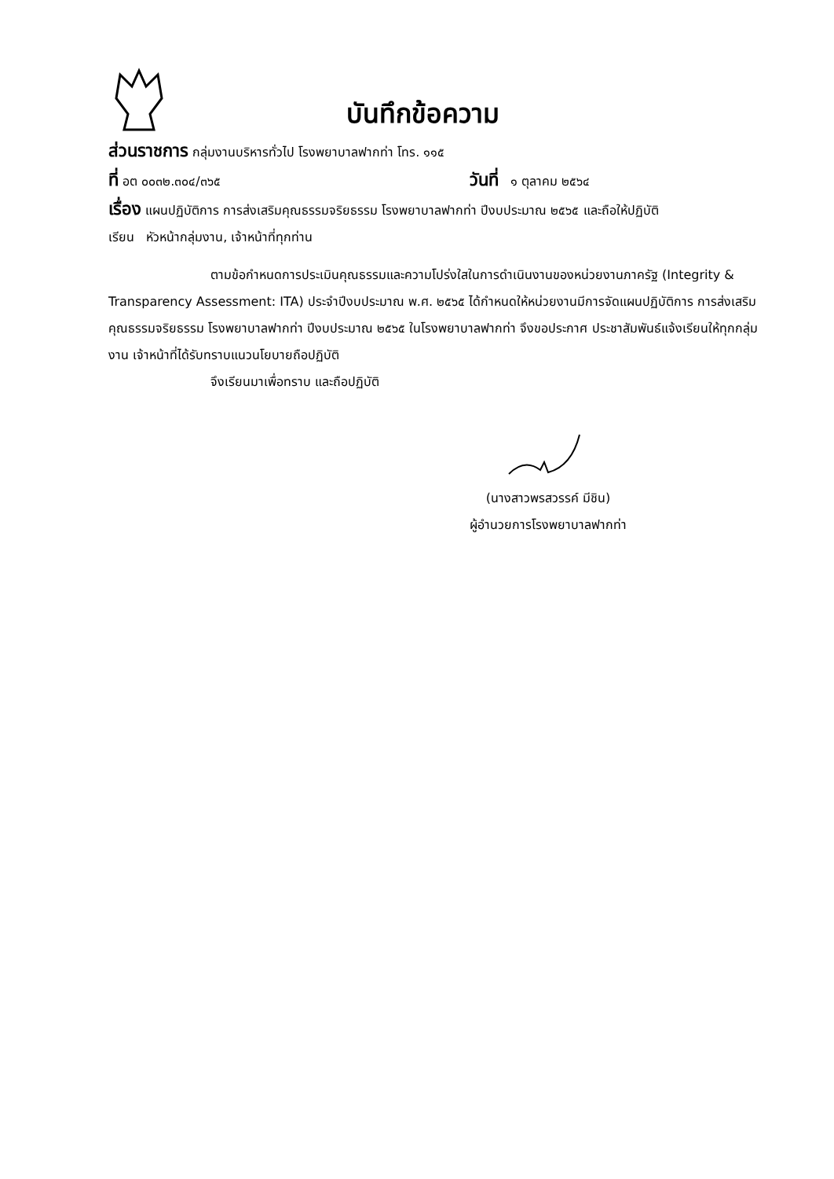บันทึกข้อความ
ส่วนราชการ กลุ่มงานบริหารทั่วไป โรงพยาบาลฟากท่า โทร. ๑๑๕
ที่ อต ๐๐๓๒.๓๐๔/๓๖๕ วันที่ ๑ ตุลาคม ๒๕๖๔
เรื่อง แผนปฏิบัติการ การส่งเสริมคุณธรรมจริยธรรม โรงพยาบาลฟากท่า ปีงบประมาณ ๒๕๖๕ และถือให้ปฏิบัติ
เรียน หัวหน้ากลุ่มงาน, เจ้าหน้าที่ทุกท่าน
ตามข้อกำหนดการประเมินคุณธรรมและความโปร่งใสในการดำเนินงานของหน่วยงานภาครัฐ (Integrity & Transparency Assessment: ITA) ประจำปีงบประมาณ พ.ศ. ๒๕๖๕ ได้กำหนดให้หน่วยงานมีการจัดแผนปฏิบัติการ การส่งเสริมคุณธรรมจริยธรรม โรงพยาบาลฟากท่า ปีงบประมาณ ๒๕๖๕ ในโรงพยาบาลฟากท่า จึงขอประกาศ ประชาสัมพันธ์แจ้งเรียนให้ทุกกลุ่มงาน เจ้าหน้าที่ได้รับทราบแนวนโยบายถือปฏิบัติ
จึงเรียนมาเพื่อทราบ และถือปฏิบัติ
(นางสาวพรสวรรค์ มีชิน)
ผู้อำนวยการโรงพยาบาลฟากท่า